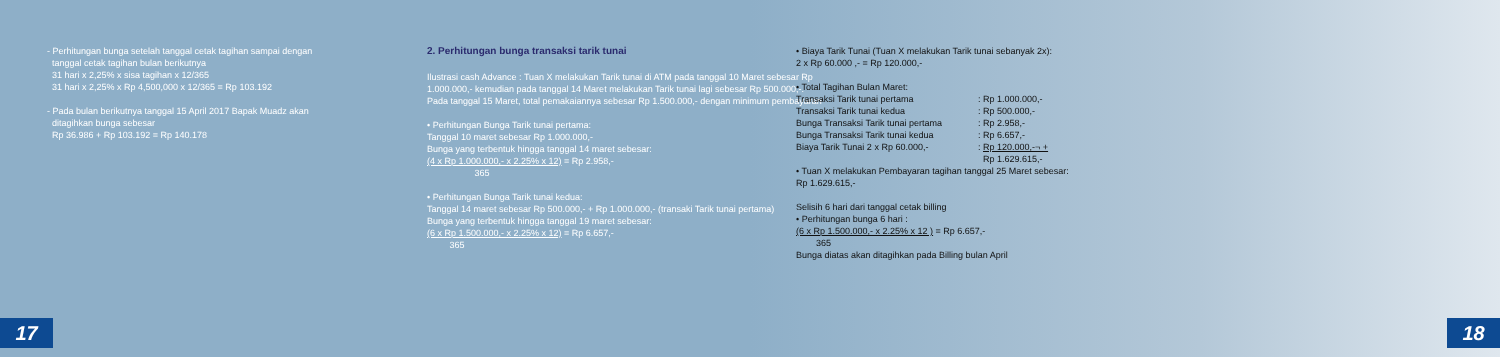- Perhitungan bunga setelah tanggal cetak tagihan sampai dengan
tanggal cetak tagihan bulan berikutnya
31 hari x 2,25% x sisa tagihan x 12/365
31 hari x 2,25% x Rp 4,500,000 x 12/365 = Rp 103.192
- Pada bulan berikutnya tanggal 15 April 2017 Bapak Muadz akan
ditagihkan bunga sebesar
Rp 36.986 + Rp 103.192 = Rp 140.178
2. Perhitungan bunga transaksi tarik tunai
Ilustrasi cash Advance : Tuan X melakukan Tarik tunai di ATM pada tanggal 10 Maret sebesar Rp 1.000.000,- kemudian pada tanggal 14 Maret melakukan Tarik tunai lagi sebesar Rp 500.000,-.
Pada tanggal 15 Maret, total pemakaiannya sebesar Rp 1.500.000,- dengan minimum pembayaran
• Perhitungan Bunga Tarik tunai pertama:
Tanggal 10 maret sebesar Rp 1.000.000,-
Bunga yang terbentuk hingga tanggal 14 maret sebesar:
(4 x Rp 1.000.000,- x 2.25% x 12) = Rp 2.958,-
365
• Perhitungan Bunga Tarik tunai kedua:
Tanggal 14 maret sebesar Rp 500.000,- + Rp 1.000.000,- (transaki Tarik tunai pertama)
Bunga yang terbentuk hingga tanggal 19 maret sebesar:
(6 x Rp 1.500.000,- x 2.25% x 12) = Rp 6.657,-
365
• Biaya Tarik Tunai (Tuan X melakukan Tarik tunai sebanyak 2x):
2 x Rp 60.000 ,- = Rp 120.000,-
• Total Tagihan Bulan Maret:
Transaksi Tarik tunai pertama: Rp 1.000.000,-
Transaksi Tarik tunai kedua: Rp 500.000,-
Bunga Transaksi Tarik tunai pertama: Rp 2.958,-
Bunga Transaksi Tarik tunai kedua: Rp 6.657,-
Biaya Tarik Tunai 2 x Rp 60.000,-: Rp 120.000,-¬ +
Rp 1.629.615,-
• Tuan X melakukan Pembayaran tagihan tanggal 25 Maret sebesar:
Rp 1.629.615,-
Selisih 6 hari dari tanggal cetak billing
• Perhitungan bunga 6 hari :
(6 x Rp 1.500.000,- x 2.25% x 12 ) = Rp 6.657,-
365
Bunga diatas akan ditagihkan pada Billing bulan April
17 18